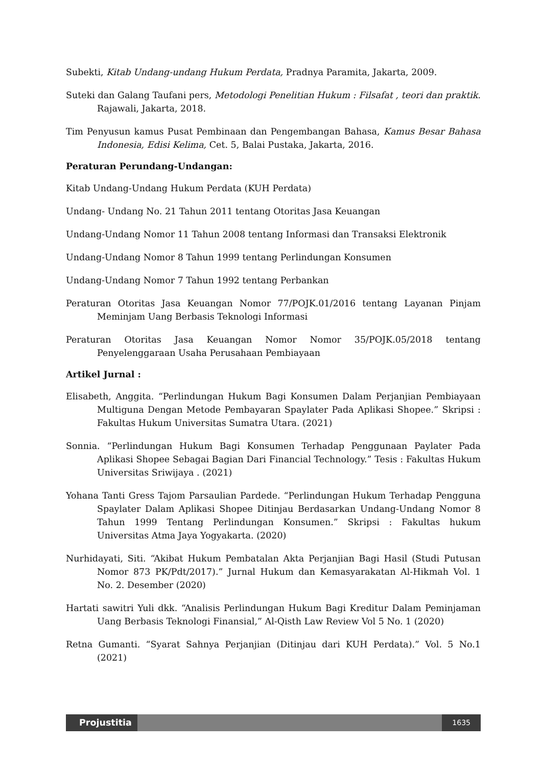Subekti, Kitab Undang-undang Hukum Perdata, Pradnya Paramita, Jakarta, 2009.
Suteki dan Galang Taufani pers, Metodologi Penelitian Hukum : Filsafat , teori dan praktik. Rajawali, Jakarta, 2018.
Tim Penyusun kamus Pusat Pembinaan dan Pengembangan Bahasa, Kamus Besar Bahasa Indonesia, Edisi Kelima, Cet. 5, Balai Pustaka, Jakarta, 2016.
Peraturan Perundang-Undangan:
Kitab Undang-Undang Hukum Perdata (KUH Perdata)
Undang- Undang No. 21 Tahun 2011 tentang Otoritas Jasa Keuangan
Undang-Undang Nomor 11 Tahun 2008 tentang Informasi dan Transaksi Elektronik
Undang-Undang Nomor 8 Tahun 1999 tentang Perlindungan Konsumen
Undang-Undang Nomor 7 Tahun 1992 tentang Perbankan
Peraturan Otoritas Jasa Keuangan Nomor 77/POJK.01/2016 tentang Layanan Pinjam Meminjam Uang Berbasis Teknologi Informasi
Peraturan Otoritas Jasa Keuangan Nomor Nomor 35/POJK.05/2018 tentang Penyelenggaraan Usaha Perusahaan Pembiayaan
Artikel Jurnal :
Elisabeth, Anggita. “Perlindungan Hukum Bagi Konsumen Dalam Perjanjian Pembiayaan Multiguna Dengan Metode Pembayaran Spaylater Pada Aplikasi Shopee.” Skripsi : Fakultas Hukum Universitas Sumatra Utara. (2021)
Sonnia. “Perlindungan Hukum Bagi Konsumen Terhadap Penggunaan Paylater Pada Aplikasi Shopee Sebagai Bagian Dari Financial Technology.” Tesis : Fakultas Hukum Universitas Sriwijaya . (2021)
Yohana Tanti Gress Tajom Parsaulian Pardede. “Perlindungan Hukum Terhadap Pengguna Spaylater Dalam Aplikasi Shopee Ditinjau Berdasarkan Undang-Undang Nomor 8 Tahun 1999 Tentang Perlindungan Konsumen.” Skripsi : Fakultas hukum Universitas Atma Jaya Yogyakarta. (2020)
Nurhidayati, Siti. “Akibat Hukum Pembatalan Akta Perjanjian Bagi Hasil (Studi Putusan Nomor 873 PK/Pdt/2017).” Jurnal Hukum dan Kemasyarakatan Al-Hikmah Vol. 1 No. 2. Desember (2020)
Hartati sawitri Yuli dkk. “Analisis Perlindungan Hukum Bagi Kreditur Dalam Peminjaman Uang Berbasis Teknologi Finansial,” Al-Qisth Law Review Vol 5 No. 1 (2020)
Retna Gumanti. “Syarat Sahnya Perjanjian (Ditinjau dari KUH Perdata).” Vol. 5 No.1 (2021)
Projustitia
1635